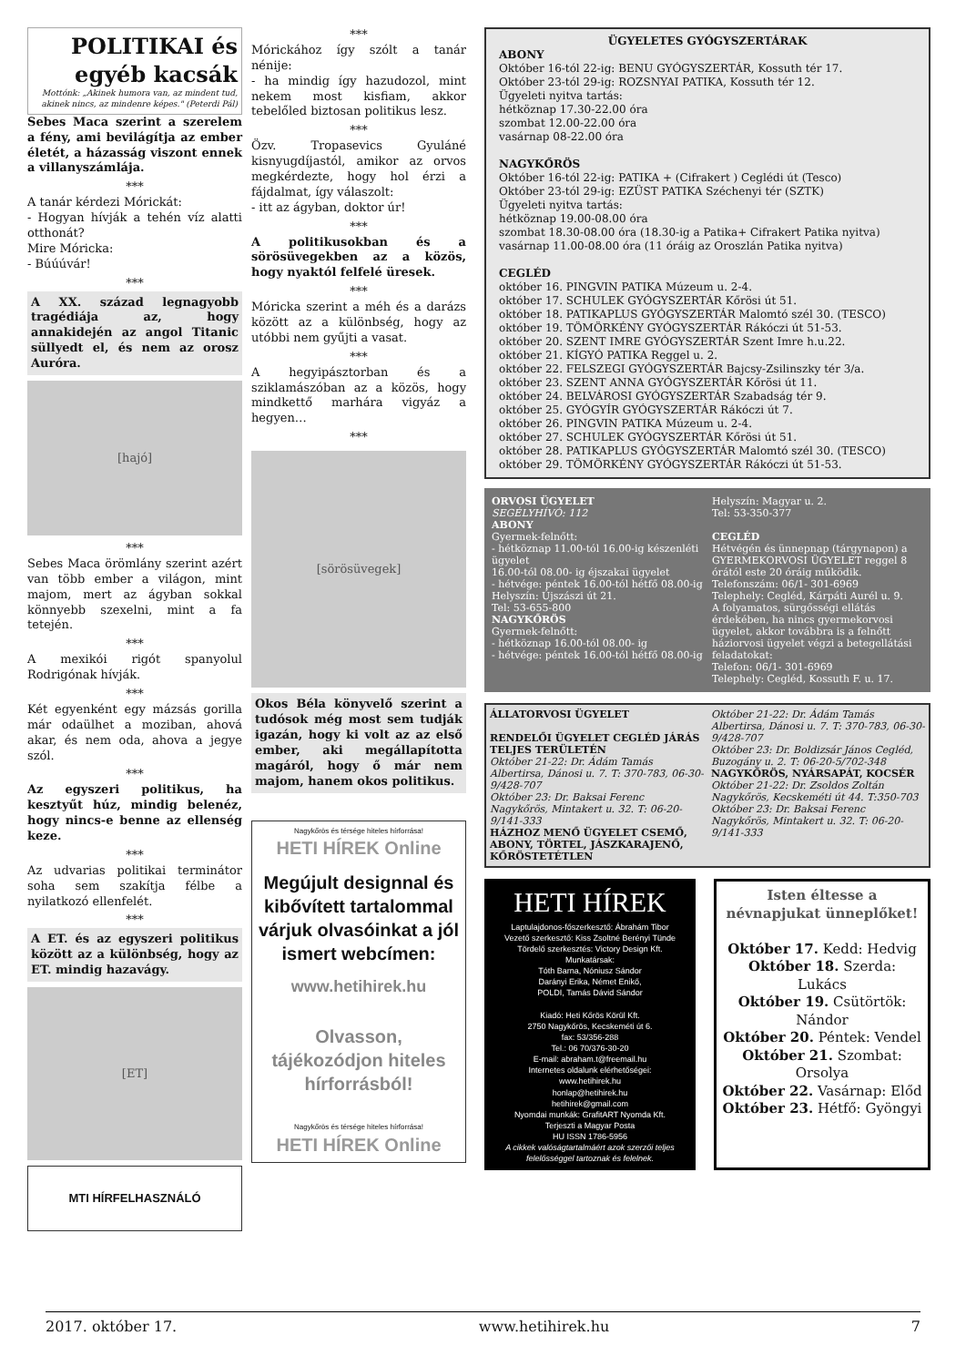POLITIKAI és egyéb kacsák
Mottónk: „Akinek humora van, az mindent tud, akinek nincs, az mindenre képes." (Peterdi Pál)
Sebes Maca szerint a szerelem a fény, ami bevilágítja az ember életét, a házasság viszont ennek a villanyszámlája.
***
A tanár kérdezi Mórickát:
- Hogyan hívják a tehén víz alatti otthonát?
Mire Móricka:
- Búúúvár!
***
A XX. század legnagyobb tragédiája az, hogy annakidején az angol Titanic süllyedt el, és nem az orosz Auróra.
[hajó]
***
Sebes Maca örömlány szerint azért van több ember a világon, mint majom, mert az ágyban sokkal könnyebb szexelni, mint a fa tetején.
***
A mexikói rigót spanyolul Rodrigónak hívják.
***
Két egyenként egy mázsás gorilla már odaülhet a moziban, ahová akar, és nem oda, ahova a jegye szól.
***
Az egyszeri politikus, ha kesztyűt húz, mindig belenéz, hogy nincs-e benne az ellenség keze.
***
Az udvarias politikai terminátor soha sem szakítja félbe a nyilatkozó ellenfelét.
***
A ET. és az egyszeri politikus között az a különbség, hogy az ET. mindig hazavágy.
[ET]
MTI HÍRFELHASZNÁLÓ
***
Mórickához így szólt a tanár nénije:
- ha mindig így hazudozol, mint nekem most kisfiam, akkor tebelőled biztosan politikus lesz.
***
Özv. Tropasevics Gyuláné kisnyugdíjastól, amikor az orvos megkérdezte, hogy hol érzi a fájdalmat, így válaszolt:
- itt az ágyban, doktor úr!
***
A politikusokban és a sörösüvegekben az a közös, hogy nyaktól felfelé üresek.
***
Móricka szerint a méh és a darázs között az a különbség, hogy az utóbbi nem gyűjti a vasat.
***
A hegyipásztorban és a sziklamászóban az a közös, hogy mindkettő marhára vigyáz a hegyen…
***
[sörösüvegek]
Okos Béla könyvelő szerint a tudósok még most sem tudják igazán, hogy ki volt az az első ember, aki megállapította magáról, hogy ő már nem majom, hanem okos politikus.
Nagykőrös és térsége hiteles hírforrása!
HETI HÍREK Online
Megújult designnal és kibővített tartalommal várjuk olvasóinkat a jól ismert webcímen:
www.hetihirek.hu
Olvasson, tájékozódjon hiteles hírforrásból!
Nagykőrös és térsége hiteles hírforrása!
HETI HÍREK Online
ÜGYELETES GYÓGYSZERTÁRAK
ABONY
Október 16-tól 22-ig: BENU GYÓGYSZERTÁR, Kossuth tér 17.
Október 23-tól 29-ig: ROZSNYAI PATIKA, Kossuth tér 12.
Ügyeleti nyitva tartás:
hétköznap 17.30-22.00 óra
szombat 12.00-22.00 óra
vasárnap 08-22.00 óra
NAGYKŐRÖS
Október 16-tól 22-ig: PATIKA + (Cifrakert ) Ceglédi út (Tesco)
Október 23-tól 29-ig: EZÜST PATIKA Széchenyi tér (SZTK)
Ügyeleti nyitva tartás:
hétköznap 19.00-08.00 óra
szombat 18.30-08.00 óra (18.30-ig a Patika+ Cifrakert Patika nyitva)
vasárnap 11.00-08.00 óra (11 óráig az Oroszlán Patika nyitva)
CEGLÉD
október 16. PINGVIN PATIKA Múzeum u. 2-4.
október 17. SCHULEK GYÓGYSZERTÁR Kőrösi út 51.
október 18. PATIKAPLUS GYÓGYSZERTÁR Malomtó szél 30. (TESCO)
október 19. TÖMÖRKÉNY GYÓGYSZERTÁR Rákóczi út 51-53.
október 20. SZENT IMRE GYÓGYSZERTÁR Szent Imre h.u.22.
október 21. KÍGYÓ PATIKA Reggel u. 2.
október 22. FELSZEGI GYÓGYSZERTÁR Bajcsy-Zsilinszky tér 3/a.
október 23. SZENT ANNA GYÓGYSZERTÁR Kőrösi út 11.
október 24. BELVÁROSI GYÓGYSZERTÁR Szabadság tér 9.
október 25. GYÓGYÍR GYÓGYSZERTÁR Rákóczi út 7.
október 26. PINGVIN PATIKA Múzeum u. 2-4.
október 27. SCHULEK GYÓGYSZERTÁR Kőrösi út 51.
október 28. PATIKAPLUS GYÓGYSZERTÁR Malomtó szél 30. (TESCO)
október 29. TÖMÖRKÉNY GYÓGYSZERTÁR Rákóczi út 51-53.
ORVOSI ÜGYELET
SEGÉLYHÍVÓ: 112
ABONY
Gyermek-felnőtt:
- hétköznap 11.00-tól 16.00-ig készenléti ügyelet
16.00-tól 08.00- ig éjszakai ügyelet
- hétvége: péntek 16.00-tól hétfő 08.00-ig
Helyszín: Újszászi út 21.
Tel: 53-655-800
NAGYKŐRÖS
Gyermek-felnőtt:
- hétköznap 16.00-tól 08.00- ig
- hétvége: péntek 16.00-tól hétfő 08.00-ig
Helyszín: Magyar u. 2.
Tel: 53-350-377
CEGLÉD
Hétvégén és ünnepnap (tárgynapon) a GYERMEKORVOSI ÜGYELET reggel 8 órától este 20 óráig működik.
Telefonszám: 06/1- 301-6969
Telephely: Cegléd, Kárpáti Aurél u. 9.
A folyamatos, sürgősségi ellátás érdekében, ha nincs gyermekorvosi ügyelet, akkor továbbra is a felnőtt háziorvosi ügyelet végzi a betegellátási feladatokat:
Telefon: 06/1- 301-6969
Telephely: Cegléd, Kossuth F. u. 17.
ÁLLATORVOSI ÜGYELET
RENDELŐI ÜGYELET CEGLÉD JÁRÁS TELJES TERÜLETÉN
Október 21-22: Dr. Ádám Tamás Albertirsa, Dánosi u. 7. T: 370-783, 06-30-9/428-707
Október 23: Dr. Baksai Ferenc Nagykőrös, Mintakert u. 32. T: 06-20-9/141-333
HÁZHOZ MENŐ ÜGYELET CSEMŐ, ABONY, TÖRTEL, JÁSZKARAJENŐ, KŐRÖSTETÉTLEN
Október 21-22: Dr. Ádám Tamás Albertirsa, Dánosi u. 7. T: 370-783, 06-30-9/428-707
Október 23: Dr. Boldizsár János Cegléd, Buzogány u. 2. T: 06-20-5/702-348
NAGYKŐRÖS, NYÁRSAPÁT, KOCSÉR
Október 21-22: Dr. Zsoldos Zoltán Nagykőrös, Kecskeméti út 44. T:350-703
Október 23: Dr. Baksai Ferenc Nagykőrös, Mintakert u. 32. T: 06-20-9/141-333
HETI HÍREK
Laptulajdonos-főszerkesztő: Ábrahám Tibor
Vezető szerkesztő: Kiss Zsoltné Berényi Tünde
Tördelő szerkesztés: Victory Design Kft.
Munkatársak:
Tóth Barna, Nóniusz Sándor
Darányi Erika, Német Enikő,
POLDI, Tamás Dávid Sándor
Kiadó: Heti Kőrös Körül Kft.
2750 Nagykőrös, Kecskeméti út 6.
fax: 53/356-288
Tel.: 06 70/376-30-20
E-mail: abraham.t@freemail.hu
Internetes oldalunk elérhetőségei:
www.hetihirek.hu
honlap@hetihirek.hu
hetihirek@gmail.com
Nyomdai munkák: GrafitART Nyomda Kft.
Terjeszti a Magyar Posta
HU ISSN 1786-5956
A cikkek valóságtartalmáért azok szerzői teljes felelősséggel tartoznak és felelnek.
Isten éltesse a névnapjukat ünneplőket!
Október 17. Kedd: Hedvig
Október 18. Szerda: Lukács
Október 19. Csütörtök: Nándor
Október 20. Péntek: Vendel
Október 21. Szombat: Orsolya
Október 22. Vasárnap: Előd
Október 23. Hétfő: Gyöngyi
2017. október 17. www.hetihirek.hu 7